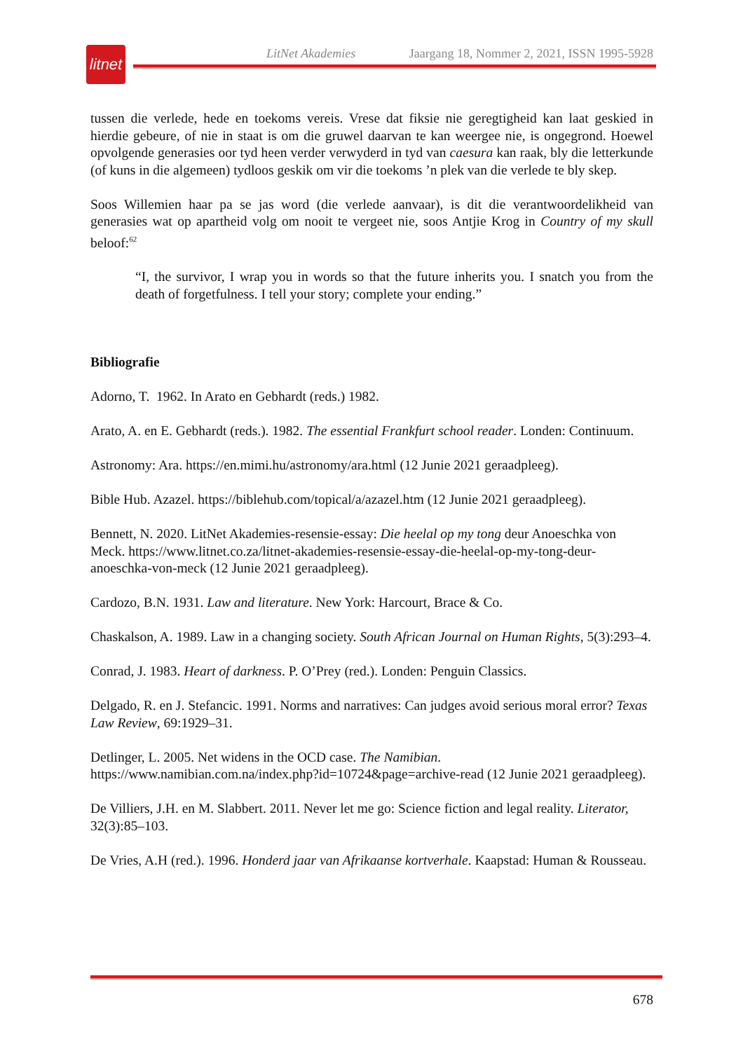litnet
LitNet Akademies Jaargang 18, Nommer 2, 2021, ISSN 1995-5928
tussen die verlede, hede en toekoms vereis. Vrese dat fiksie nie geregtigheid kan laat geskied in hierdie gebeure, of nie in staat is om die gruwel daarvan te kan weergee nie, is ongegrond. Hoewel opvolgende generasies oor tyd heen verder verwyderd in tyd van caesura kan raak, bly die letterkunde (of kuns in die algemeen) tydloos geskik om vir die toekoms ’n plek van die verlede te bly skep.
Soos Willemien haar pa se jas word (die verlede aanvaar), is dit die verantwoordelikheid van generasies wat op apartheid volg om nooit te vergeet nie, soos Antjie Krog in Country of my skull beloof:<sup>62</sup>
“I, the survivor, I wrap you in words so that the future inherits you. I snatch you from the death of forgetfulness. I tell your story; complete your ending.”
Bibliografie
Adorno, T. 1962. In Arato en Gebhardt (reds.) 1982.
Arato, A. en E. Gebhardt (reds.). 1982. The essential Frankfurt school reader. Londen: Continuum.
Astronomy: Ara. https://en.mimi.hu/astronomy/ara.html (12 Junie 2021 geraadpleeg).
Bible Hub. Azazel. https://biblehub.com/topical/a/azazel.htm (12 Junie 2021 geraadpleeg).
Bennett, N. 2020. LitNet Akademies-resensie-essay: Die heelal op my tong deur Anoeschka von Meck. https://www.litnet.co.za/litnet-akademies-resensie-essay-die-heelal-op-my-tong-deur-anoeschka-von-meck (12 Junie 2021 geraadpleeg).
Cardozo, B.N. 1931. Law and literature. New York: Harcourt, Brace & Co.
Chaskalson, A. 1989. Law in a changing society. South African Journal on Human Rights, 5(3):293–4.
Conrad, J. 1983. Heart of darkness. P. O’Prey (red.). Londen: Penguin Classics.
Delgado, R. en J. Stefancic. 1991. Norms and narratives: Can judges avoid serious moral error? Texas Law Review, 69:1929–31.
Detlinger, L. 2005. Net widens in the OCD case. The Namibian.
https://www.namibian.com.na/index.php?id=10724&page=archive-read (12 Junie 2021 geraadpleeg).
De Villiers, J.H. en M. Slabbert. 2011. Never let me go: Science fiction and legal reality. Literator, 32(3):85–103.
De Vries, A.H (red.). 1996. Honderd jaar van Afrikaanse kortverhale. Kaapstad: Human & Rousseau.
678